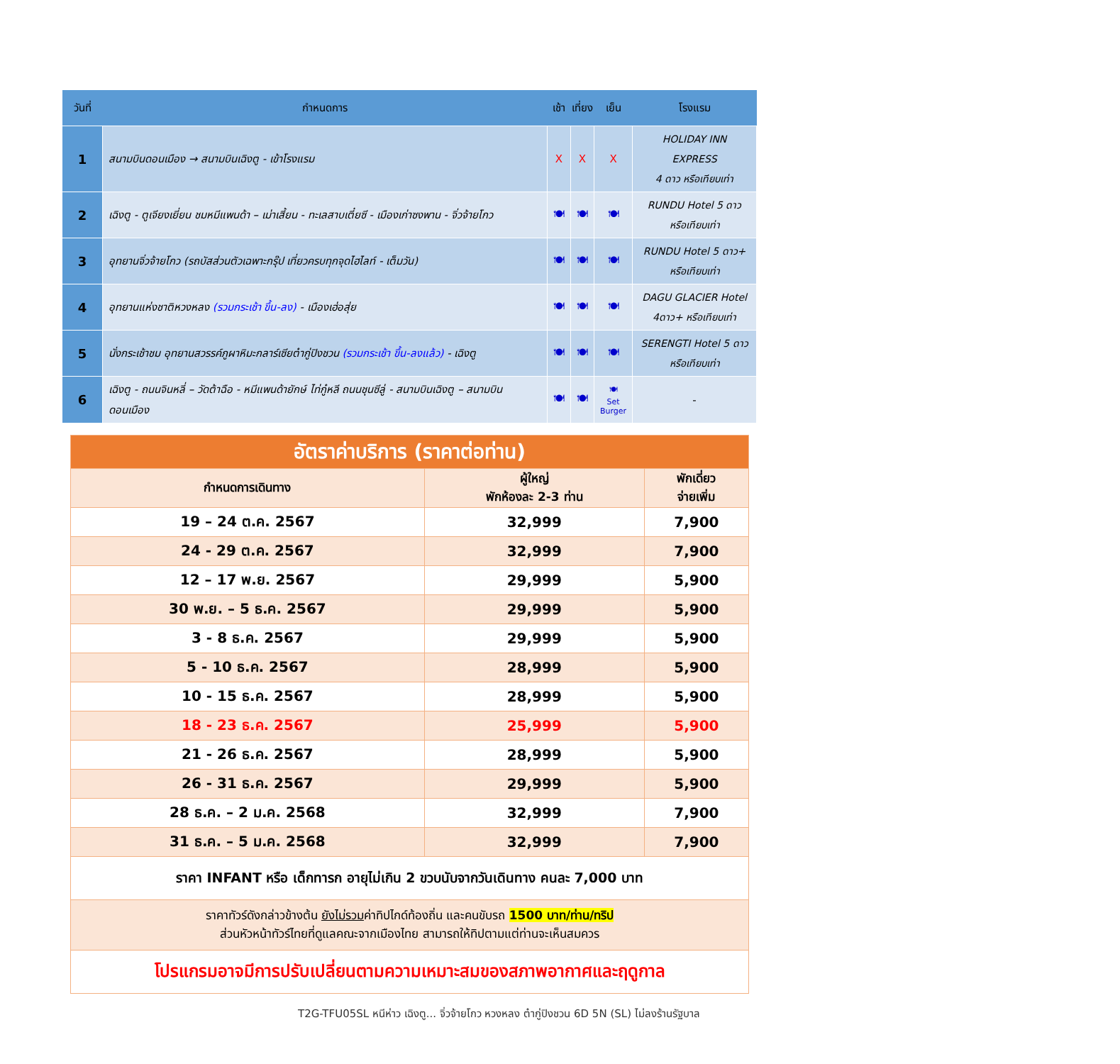| วันที่ | กำหนดการ | เช้า | เที่ยง | เย็น | โรงแรม |
| --- | --- | --- | --- | --- | --- |
| 1 | สนามบินดอนเมือง → สนามบินเฉิงตู - เข้าโรงแรม | X | X | X | HOLIDAY INN EXPRESS 4 ดาว หรือเทียบเท่า |
| 2 | เฉิงตู - ตูเจียงเยี่ยน ชมหมีแพนด้า – เม่าเสี้ยน - ทะเลสาบเตี๋ยซี - เมืองเก่าซงพาน - จิ่วจ้ายโกว | 🍽 | 🍽 | 🍽 | RUNDU Hotel 5 ดาว หรือเทียบเท่า |
| 3 | อุทยานจิ่วจ้ายโกว (รถบัสส่วนตัวเฉพาะกรุ๊ป เที่ยวครบทุกจุดไฮไลท์ - เต็มวัน) | 🍽 | 🍽 | 🍽 | RUNDU Hotel 5 ดาว+ หรือเทียบเท่า |
| 4 | อุทยานแห่งชาติหวงหลง (รวมกระเช้า ขึ้น-ลง) - เมืองเฮ่อสุ่ย | 🍽 | 🍽 | 🍽 | DAGU GLACIER Hotel 4ดาว+ หรือเทียบเท่า |
| 5 | นั่งกระเช้าชม อุทยานสวรรค์ภูผาหิมะกลาร์เซียต๋ากู่ปิงชวน (รวมกระเช้า ขึ้น-ลงแล้ว) - เฉิงตู | 🍽 | 🍽 | 🍽 | SERENGTI Hotel 5 ดาว หรือเทียบเท่า |
| 6 | เฉิงตู - ถนนจินหลี่ – วัดต้าฉือ - หมีแพนด้ายักษ์ ไท่กู๋หลี ถนนชุนซีลู่ - สนามบินเฉิงตู – สนามบินดอนเมือง | 🍽 | 🍽 | 🍽 Set Burger | - |
| อัตราค่าบริการ (ราคาต่อท่าน) | | |
| กำหนดการเดินทาง | ผู้ใหญ่ พักห้องละ 2-3 ท่าน | พักเดี่ยว จ่ายเพิ่ม |
| 19 – 24 ต.ค. 2567 | 32,999 | 7,900 |
| 24 - 29 ต.ค. 2567 | 32,999 | 7,900 |
| 12 – 17 พ.ย. 2567 | 29,999 | 5,900 |
| 30 พ.ย. – 5 ธ.ค. 2567 | 29,999 | 5,900 |
| 3 - 8 ธ.ค. 2567 | 29,999 | 5,900 |
| 5 - 10 ธ.ค. 2567 | 28,999 | 5,900 |
| 10 - 15 ธ.ค. 2567 | 28,999 | 5,900 |
| 18 - 23 ธ.ค. 2567 | 25,999 | 5,900 |
| 21 - 26 ธ.ค. 2567 | 28,999 | 5,900 |
| 26 - 31 ธ.ค. 2567 | 29,999 | 5,900 |
| 28 ธ.ค. – 2 ม.ค. 2568 | 32,999 | 7,900 |
| 31 ธ.ค. – 5 ม.ค. 2568 | 32,999 | 7,900 |
| ราคา INFANT หรือ เด็กทารก อายุไม่เกิน 2 ขวบนับจากวันเดินทาง คนละ 7,000 บาท | | |
| ราคาทัวร์ดังกล่าวข้างต้น ยังไม่รวม ค่าทิปไกด์ท้องถิ่น และคนขับรถ 1500 บาท/ท่าน/ทริป ส่วนหัวหน้าทัวร์ไทยที่ดูแลคณะจากเมืองไทย สามารถให้ทิปตามแต่ท่านจะเห็นสมควร | | |
| โปรแกรมอาจมีการปรับเปลี่ยนตามความเหมาะสมของสภาพอากาศและฤดูกาล | | |
T2G-TFU05SL หนีห่าว เฉิงตู... จิ่วจ้ายโกว หวงหลง ต๋ากู่ปิงชวน 6D 5N (SL) ไม่ลงร้านรัฐบาล